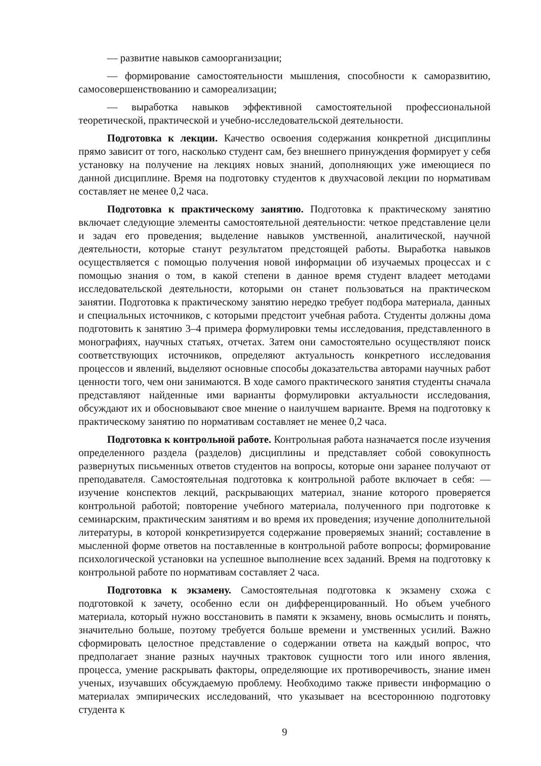— развитие навыков самоорганизации;
— формирование самостоятельности мышления, способности к саморазвитию, самосовершенствованию и самореализации;
— выработка навыков эффективной самостоятельной профессиональной теоретической, практической и учебно-исследовательской деятельности.
Подготовка к лекции. Качество освоения содержания конкретной дисциплины прямо зависит от того, насколько студент сам, без внешнего принуждения формирует у себя установку на получение на лекциях новых знаний, дополняющих уже имеющиеся по данной дисциплине. Время на подготовку студентов к двухчасовой лекции по нормативам составляет не менее 0,2 часа.
Подготовка к практическому занятию. Подготовка к практическому занятию включает следующие элементы самостоятельной деятельности: четкое представление цели и задач его проведения; выделение навыков умственной, аналитической, научной деятельности, которые станут результатом предстоящей работы. Выработка навыков осуществляется с помощью получения новой информации об изучаемых процессах и с помощью знания о том, в какой степени в данное время студент владеет методами исследовательской деятельности, которыми он станет пользоваться на практическом занятии. Подготовка к практическому занятию нередко требует подбора материала, данных и специальных источников, с которыми предстоит учебная работа. Студенты должны дома подготовить к занятию 3–4 примера формулировки темы исследования, представленного в монографиях, научных статьях, отчетах. Затем они самостоятельно осуществляют поиск соответствующих источников, определяют актуальность конкретного исследования процессов и явлений, выделяют основные способы доказательства авторами научных работ ценности того, чем они занимаются. В ходе самого практического занятия студенты сначала представляют найденные ими варианты формулировки актуальности исследования, обсуждают их и обосновывают свое мнение о наилучшем варианте. Время на подготовку к практическому занятию по нормативам составляет не менее 0,2 часа.
Подготовка к контрольной работе. Контрольная работа назначается после изучения определенного раздела (разделов) дисциплины и представляет собой совокупность развернутых письменных ответов студентов на вопросы, которые они заранее получают от преподавателя. Самостоятельная подготовка к контрольной работе включает в себя: — изучение конспектов лекций, раскрывающих материал, знание которого проверяется контрольной работой; повторение учебного материала, полученного при подготовке к семинарским, практическим занятиям и во время их проведения; изучение дополнительной литературы, в которой конкретизируется содержание проверяемых знаний; составление в мысленной форме ответов на поставленные в контрольной работе вопросы; формирование психологической установки на успешное выполнение всех заданий. Время на подготовку к контрольной работе по нормативам составляет 2 часа.
Подготовка к экзамену. Самостоятельная подготовка к экзамену схожа с подготовкой к зачету, особенно если он дифференцированный. Но объем учебного материала, который нужно восстановить в памяти к экзамену, вновь осмыслить и понять, значительно больше, поэтому требуется больше времени и умственных усилий. Важно сформировать целостное представление о содержании ответа на каждый вопрос, что предполагает знание разных научных трактовок сущности того или иного явления, процесса, умение раскрывать факторы, определяющие их противоречивость, знание имен ученых, изучавших обсуждаемую проблему. Необходимо также привести информацию о материалах эмпирических исследований, что указывает на всестороннюю подготовку студента к
9